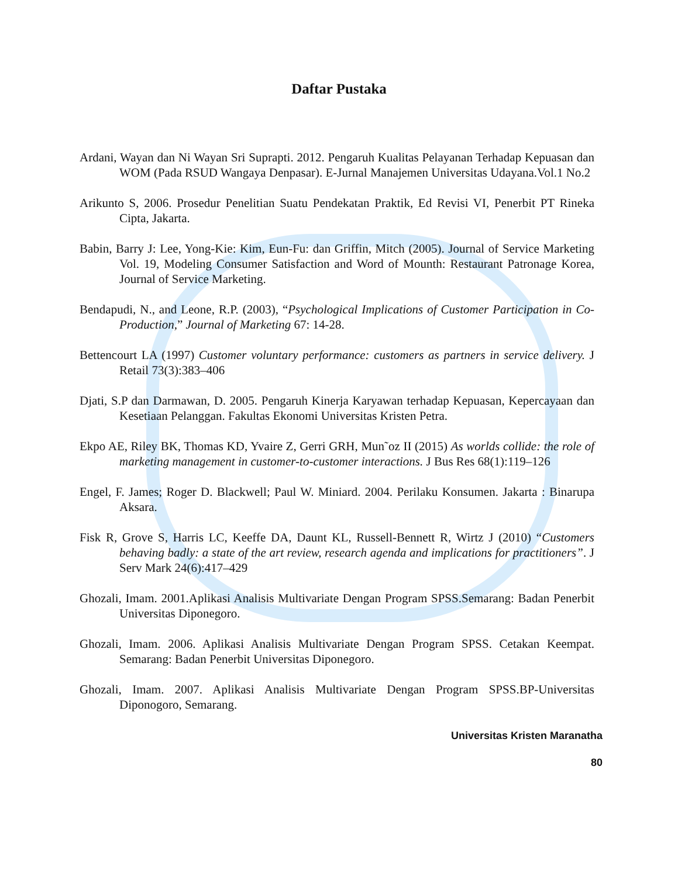Daftar Pustaka
Ardani, Wayan dan Ni Wayan Sri Suprapti. 2012. Pengaruh Kualitas Pelayanan Terhadap Kepuasan dan WOM (Pada RSUD Wangaya Denpasar). E-Jurnal Manajemen Universitas Udayana.Vol.1 No.2
Arikunto S, 2006. Prosedur Penelitian Suatu Pendekatan Praktik, Ed Revisi VI, Penerbit PT Rineka Cipta, Jakarta.
Babin, Barry J: Lee, Yong-Kie: Kim, Eun-Fu: dan Griffin, Mitch (2005). Journal of Service Marketing Vol. 19, Modeling Consumer Satisfaction and Word of Mounth: Restaurant Patronage Korea, Journal of Service Marketing.
Bendapudi, N., and Leone, R.P. (2003), “Psychological Implications of Customer Participation in Co-Production,” Journal of Marketing 67: 14-28.
Bettencourt LA (1997) Customer voluntary performance: customers as partners in service delivery. J Retail 73(3):383–406
Djati, S.P dan Darmawan, D. 2005. Pengaruh Kinerja Karyawan terhadap Kepuasan, Kepercayaan dan Kesetiaan Pelanggan. Fakultas Ekonomi Universitas Kristen Petra.
Ekpo AE, Riley BK, Thomas KD, Yvaire Z, Gerri GRH, Mun˜oz II (2015) As worlds collide: the role of marketing management in customer-to-customer interactions. J Bus Res 68(1):119–126
Engel, F. James; Roger D. Blackwell; Paul W. Miniard. 2004. Perilaku Konsumen. Jakarta : Binarupa Aksara.
Fisk R, Grove S, Harris LC, Keeffe DA, Daunt KL, Russell-Bennett R, Wirtz J (2010) “Customers behaving badly: a state of the art review, research agenda and implications for practitioners”. J Serv Mark 24(6):417–429
Ghozali, Imam. 2001.Aplikasi Analisis Multivariate Dengan Program SPSS.Semarang: Badan Penerbit Universitas Diponegoro.
Ghozali, Imam. 2006. Aplikasi Analisis Multivariate Dengan Program SPSS. Cetakan Keempat. Semarang: Badan Penerbit Universitas Diponegoro.
Ghozali, Imam. 2007. Aplikasi Analisis Multivariate Dengan Program SPSS.BP-Universitas Diponogoro, Semarang.
Universitas Kristen Maranatha
80